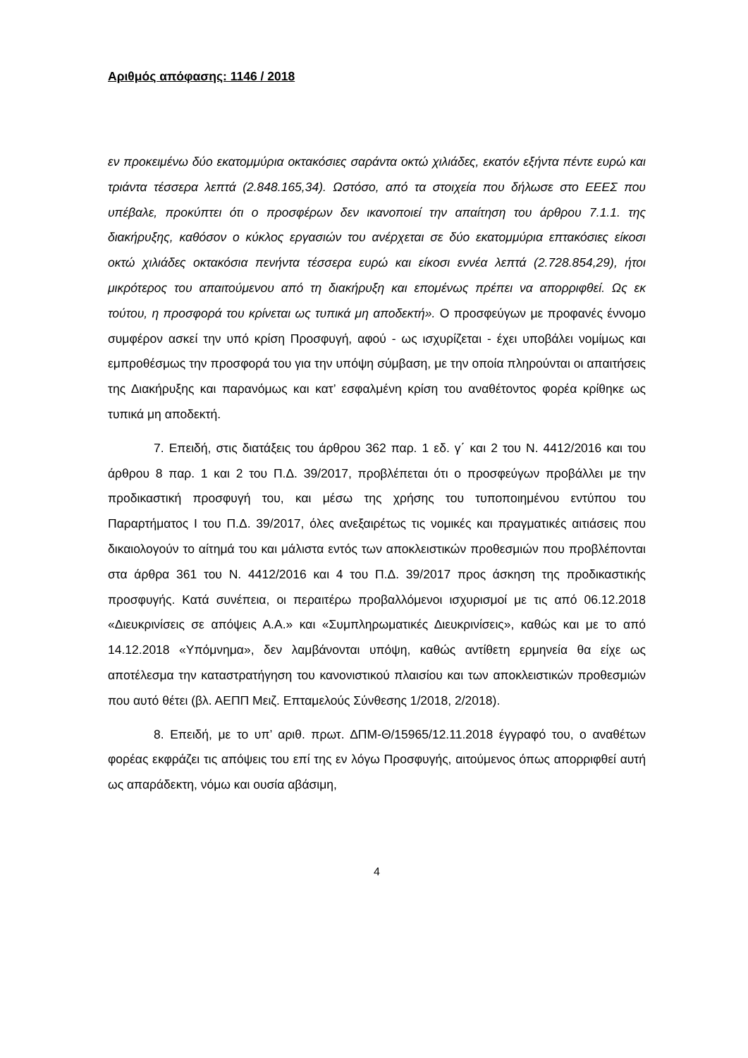Αριθμός απόφασης: 1146 / 2018
εν προκειμένω δύο εκατομμύρια οκτακόσιες σαράντα οκτώ χιλιάδες, εκατόν εξήντα πέντε ευρώ και τριάντα τέσσερα λεπτά (2.848.165,34). Ωστόσο, από τα στοιχεία που δήλωσε στο ΕΕΕΣ που υπέβαλε, προκύπτει ότι ο προσφέρων δεν ικανοποιεί την απαίτηση του άρθρου 7.1.1. της διακήρυξης, καθόσον ο κύκλος εργασιών του ανέρχεται σε δύο εκατομμύρια επτακόσιες είκοσι οκτώ χιλιάδες οκτακόσια πενήντα τέσσερα ευρώ και είκοσι εννέα λεπτά (2.728.854,29), ήτοι μικρότερος του απαιτούμενου από τη διακήρυξη και επομένως πρέπει να απορριφθεί. Ως εκ τούτου, η προσφορά του κρίνεται ως τυπικά μη αποδεκτή». Ο προσφεύγων με προφανές έννομο συμφέρον ασκεί την υπό κρίση Προσφυγή, αφού - ως ισχυρίζεται - έχει υποβάλει νομίμως και εμπροθέσμως την προσφορά του για την υπόψη σύμβαση, με την οποία πληρούνται οι απαιτήσεις της Διακήρυξης και παρανόμως και κατ’ εσφαλμένη κρίση του αναθέτοντος φορέα κρίθηκε ως τυπικά μη αποδεκτή.
7. Επειδή, στις διατάξεις του άρθρου 362 παρ. 1 εδ. γ΄ και 2 του Ν. 4412/2016 και του άρθρου 8 παρ. 1 και 2 του Π.Δ. 39/2017, προβλέπεται ότι ο προσφεύγων προβάλλει με την προδικαστική προσφυγή του, και μέσω της χρήσης του τυποποιημένου εντύπου του Παραρτήματος Ι του Π.Δ. 39/2017, όλες ανεξαιρέτως τις νομικές και πραγματικές αιτιάσεις που δικαιολογούν το αίτημά του και μάλιστα εντός των αποκλειστικών προθεσμιών που προβλέπονται στα άρθρα 361 του Ν. 4412/2016 και 4 του Π.Δ. 39/2017 προς άσκηση της προδικαστικής προσφυγής. Κατά συνέπεια, οι περαιτέρω προβαλλόμενοι ισχυρισμοί με τις από 06.12.2018 «Διευκρινίσεις σε απόψεις Α.Α.» και «Συμπληρωματικές Διευκρινίσεις», καθώς και με το από 14.12.2018 «Υπόμνημα», δεν λαμβάνονται υπόψη, καθώς αντίθετη ερμηνεία θα είχε ως αποτέλεσμα την καταστρατήγηση του κανονιστικού πλαισίου και των αποκλειστικών προθεσμιών που αυτό θέτει (βλ. ΑΕΠΠ Μειζ. Επταμελούς Σύνθεσης 1/2018, 2/2018).
8. Επειδή, με το υπ’ αριθ. πρωτ. ΔΠΜ-Θ/15965/12.11.2018 έγγραφό του, ο αναθέτων φορέας εκφράζει τις απόψεις του επί της εν λόγω Προσφυγής, αιτούμενος όπως απορριφθεί αυτή ως απαράδεκτη, νόμω και ουσία αβάσιμη,
4